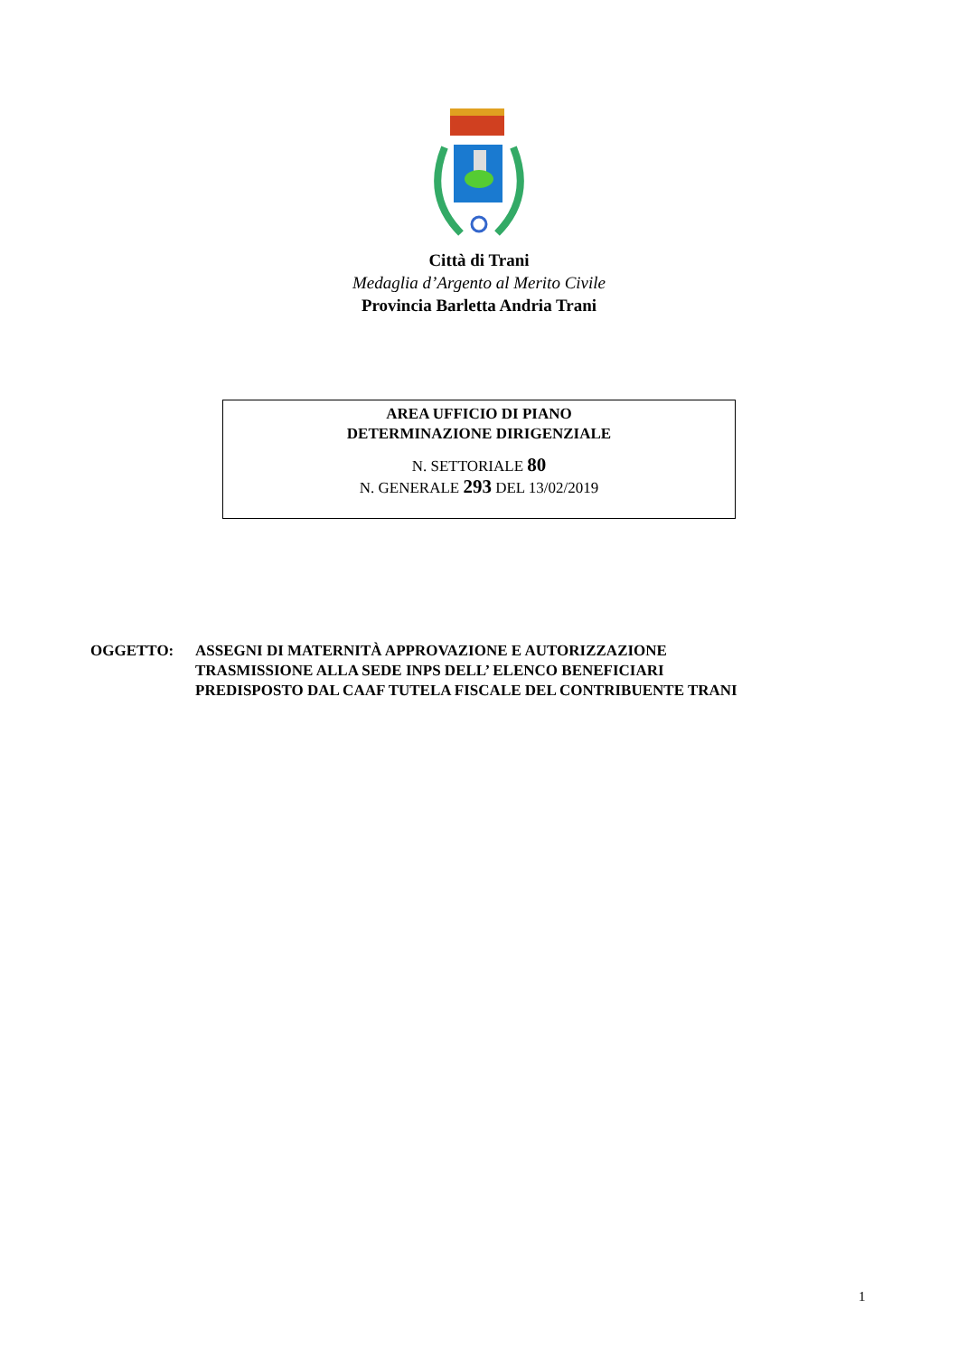Città di Trani
Medaglia d’Argento al Merito Civile
Provincia Barletta Andria Trani
AREA UFFICIO DI PIANO
DETERMINAZIONE DIRIGENZIALE
N. SETTORIALE 80
N. GENERALE 293 DEL 13/02/2019
OGGETTO: ASSEGNI DI MATERNITÀ APPROVAZIONE E AUTORIZZAZIONE
TRASMISSIONE ALLA SEDE INPS DELL’ ELENCO BENEFICIARI
PREDISPOSTO DAL CAAF TUTELA FISCALE DEL CONTRIBUENTE TRANI
1